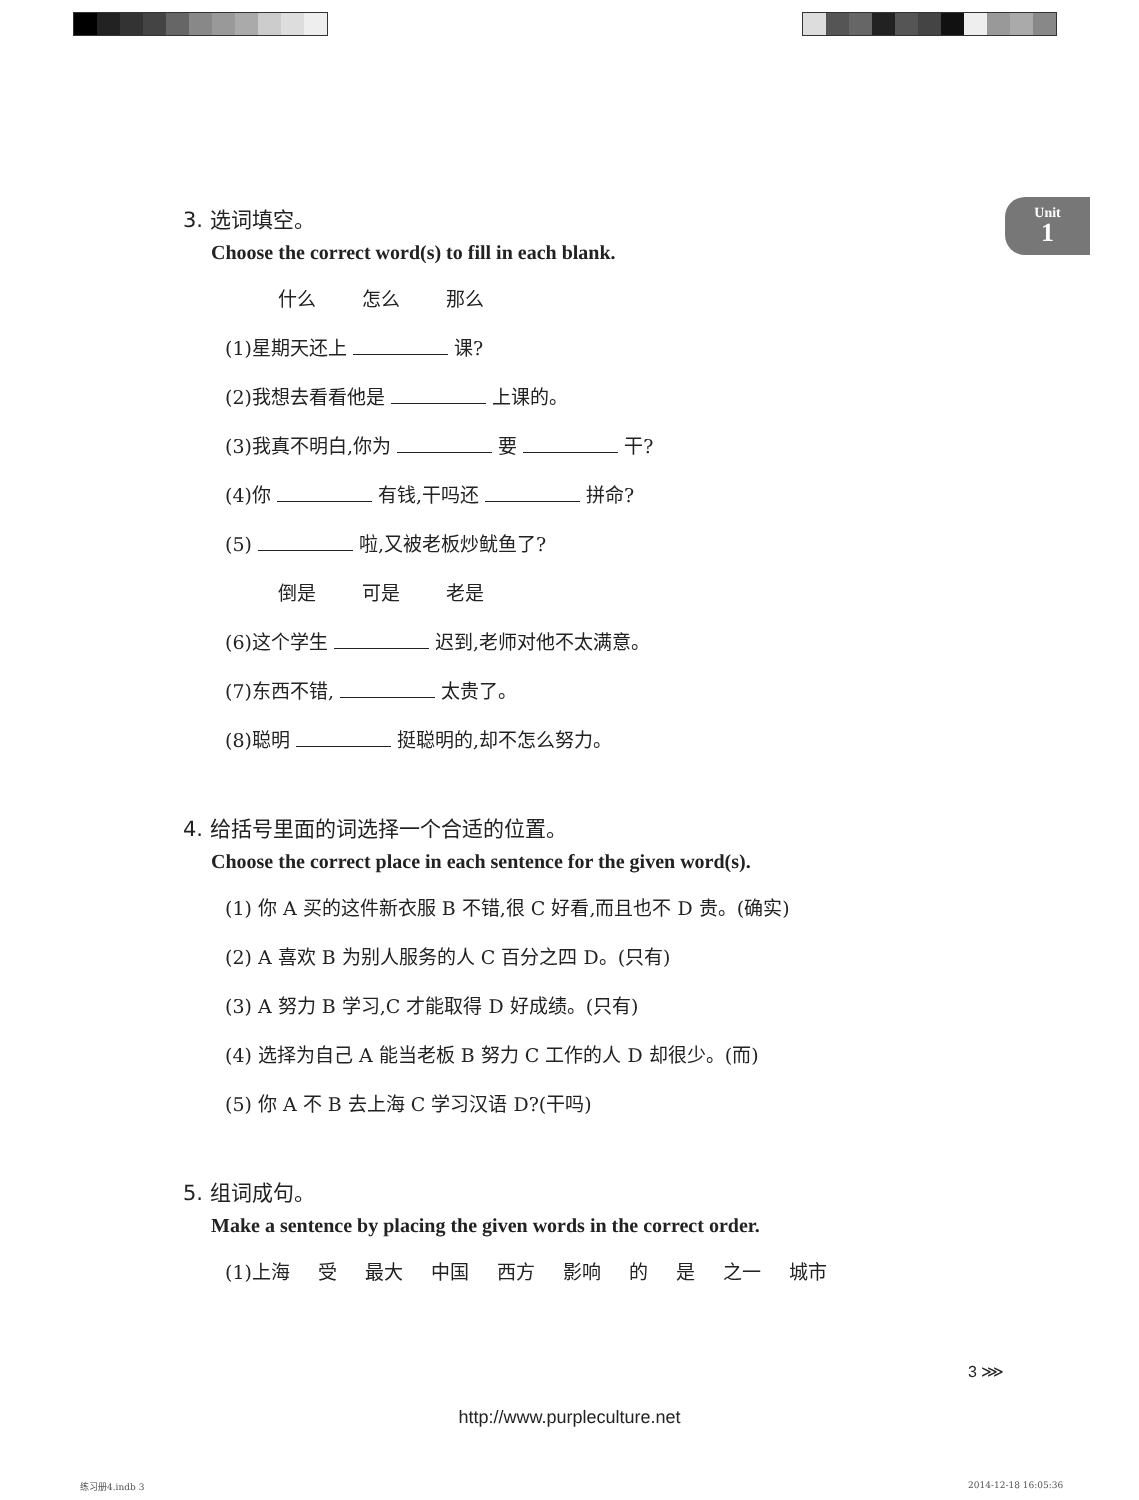Unit
1
3. 选词填空。
Choose the correct word(s) to fill in each blank.
什么 怎么 那么
(1)星期天还上 课?
(2)我想去看看他是 上课的。
(3)我真不明白,你为 要 干?
(4)你 有钱,干吗还 拼命?
(5) 啦,又被老板炒鱿鱼了?
倒是 可是 老是
(6)这个学生 迟到,老师对他不太满意。
(7)东西不错, 太贵了。
(8)聪明 挺聪明的,却不怎么努力。
4. 给括号里面的词选择一个合适的位置。
Choose the correct place in each sentence for the given word(s).
(1) 你 A 买的这件新衣服 B 不错,很 C 好看,而且也不 D 贵。(确实)
(2) A 喜欢 B 为别人服务的人 C 百分之四 D。(只有)
(3) A 努力 B 学习,C 才能取得 D 好成绩。(只有)
(4) 选择为自己 A 能当老板 B 努力 C 工作的人 D 却很少。(而)
(5) 你 A 不 B 去上海 C 学习汉语 D?(干吗)
5. 组词成句。
Make a sentence by placing the given words in the correct order.
(1)上海 受 最大 中国 西方 影响 的 是 之一 城市
3 ⋙
http://www.purpleculture.net
练习册4.indb 3 2014-12-18 16:05:36